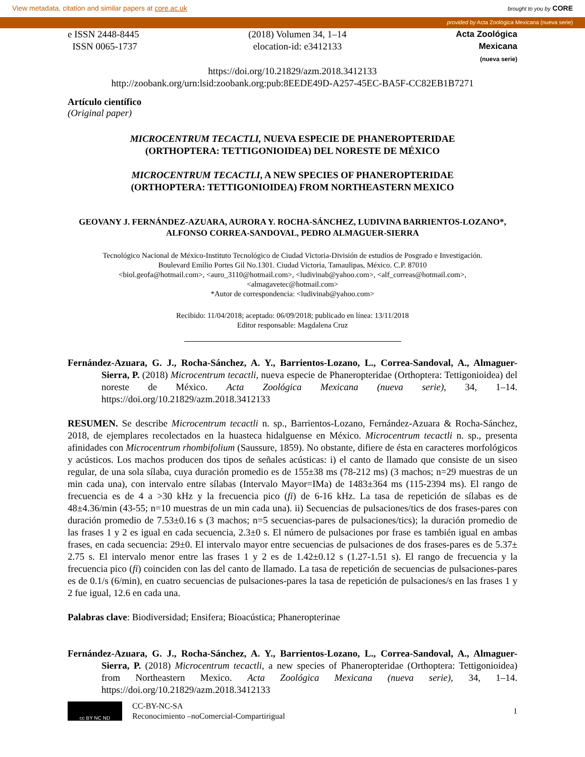View metadata, citation and similar papers at core.ac.uk brought to you by CORE
provided by Acta Zoológica Mexicana (nueva serie)
e ISSN 2448-8445
ISSN 0065-1737 (2018) Volumen 34, 1–14
elocation-id: e3412133 Acta Zoológica
Mexicana
(nueva serie)
https://doi.org/10.21829/azm.2018.3412133
http://zoobank.org/urn:lsid:zoobank.org:pub:8EEDE49D-A257-45EC-BA5F-CC82EB1B7271
Artículo científico
(Original paper)
MICROCENTRUM TECACTLI, NUEVA ESPECIE DE PHANEROPTERIDAE
(ORTHOPTERA: TETTIGONIOIDEA) DEL NORESTE DE MÉXICO
MICROCENTRUM TECACTLI, A NEW SPECIES OF PHANEROPTERIDAE
(ORTHOPTERA: TETTIGONIOIDEA) FROM NORTHEASTERN MEXICO
GEOVANY J. FERNÁNDEZ-AZUARA, AURORA Y. ROCHA-SÁNCHEZ, LUDIVINA BARRIENTOS-LOZANO*, ALFONSO CORREA-SANDOVAL, PEDRO ALMAGUER-SIERRA
Tecnológico Nacional de México-Instituto Tecnológico de Ciudad Victoria-División de estudios de Posgrado e Investigación.
Boulevard Emilio Portes Gil No.1301. Ciudad Victoria, Tamaulipas, México. C.P. 87010
<biol.geofa@hotmail.com>, <auro_3110@hotmail.com>, <ludivinab@yahoo.com>, <alf_correas@hotmail.com>,
<almagavetec@hotmail.com>
*Autor de correspondencia: <ludivinab@yahoo.com>
Recibido: 11/04/2018; aceptado: 06/09/2018; publicado en línea: 13/11/2018
Editor responsable: Magdalena Cruz
Fernández-Azuara, G. J., Rocha-Sánchez, A. Y., Barrientos-Lozano, L., Correa-Sandoval, A., Almaguer-Sierra, P. (2018) Microcentrum tecactli, nueva especie de Phaneropteridae (Orthoptera: Tettigonioidea) del noreste de México. Acta Zoológica Mexicana (nueva serie), 34, 1–14. https://doi.org/10.21829/azm.2018.3412133
RESUMEN. Se describe Microcentrum tecactli n. sp., Barrientos-Lozano, Fernández-Azuara & Rocha-Sánchez, 2018, de ejemplares recolectados en la huasteca hidalguense en México. Microcentrum tecactli n. sp., presenta afinidades con Microcentrum rhombifolium (Saussure, 1859). No obstante, difiere de ésta en caracteres morfológicos y acústicos. Los machos producen dos tipos de señales acústicas: i) el canto de llamado que consiste de un siseo regular, de una sola sílaba, cuya duración promedio es de 155±38 ms (78-212 ms) (3 machos; n=29 muestras de un min cada una), con intervalo entre sílabas (Intervalo Mayor=IMa) de 1483±364 ms (115-2394 ms). El rango de frecuencia es de 4 a >30 kHz y la frecuencia pico (fi) de 6-16 kHz. La tasa de repetición de sílabas es de 48±4.36/min (43-55; n=10 muestras de un min cada una). ii) Secuencias de pulsaciones/tics de dos frases-pares con duración promedio de 7.53±0.16 s (3 machos; n=5 secuencias-pares de pulsaciones/tics); la duración promedio de las frases 1 y 2 es igual en cada secuencia, 2.3±0 s. El número de pulsaciones por frase es también igual en ambas frases, en cada secuencia: 29±0. El intervalo mayor entre secuencias de pulsaciones de dos frases-pares es de 5.37± 2.75 s. El intervalo menor entre las frases 1 y 2 es de 1.42±0.12 s (1.27-1.51 s). El rango de frecuencia y la frecuencia pico (fi) coinciden con las del canto de llamado. La tasa de repetición de secuencias de pulsaciones-pares es de 0.1/s (6/min), en cuatro secuencias de pulsaciones-pares la tasa de repetición de pulsaciones/s en las frases 1 y 2 fue igual, 12.6 en cada una.
Palabras clave: Biodiversidad; Ensifera; Bioacústica; Phaneropterinae
Fernández-Azuara, G. J., Rocha-Sánchez, A. Y., Barrientos-Lozano, L., Correa-Sandoval, A., Almaguer-Sierra, P. (2018) Microcentrum tecactli, a new species of Phaneropteridae (Orthoptera: Tettigonioidea) from Northeastern Mexico. Acta Zoológica Mexicana (nueva serie), 34, 1–14. https://doi.org/10.21829/azm.2018.3412133
cc BY NC ND
CC-BY-NC-SA
Reconocimiento –noComercial-Compartirigual
1